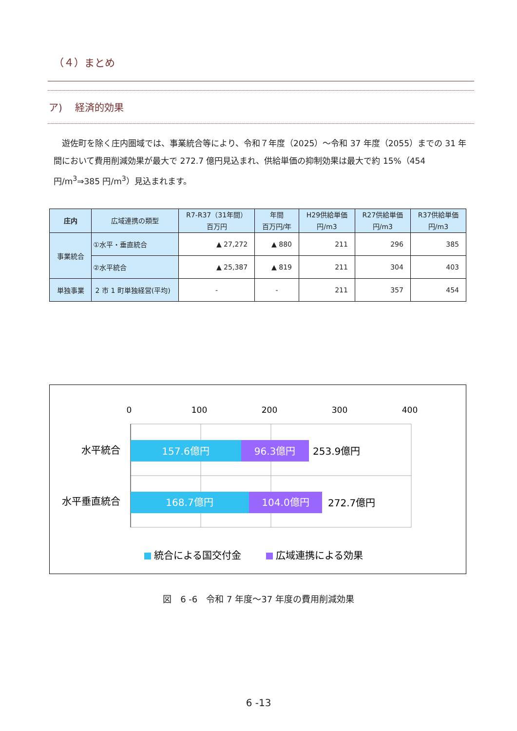（４）まとめ
ア)　 経済的効果
　遊佐町を除く庄内圏域では、事業統合等により、令和７年度（2025）～令和 37 年度（2055）までの 31 年間において費用削減効果が最大で 272.7 億円見込まれ、供給単価の抑制効果は最大で約 15%（454 円/m<sup>3</sup>⇒385 円/m<sup>3</sup>）見込まれます。
| 庄内 | 広域連携の類型 | R7-R37（31年間） 百万円 | 年間 百万円/年 | H29供給単価 円/m3 | R27供給単価 円/m3 | R37供給単価 円/m3 |
| --- | --- | --- | --- | --- | --- | --- |
| 事業統合 | ①水平・垂直統合 | ▲ 27,272 | ▲ 880 | 211 | 296 | 385 |
| | ②水平統合 | ▲ 25,387 | ▲ 819 | 211 | 304 | 403 |
| 単独事業 | 2 市 1 町単独経営(平均) | - | - | 211 | 357 | 454 |
0
100
200
300
400
水平統合
水平垂直統合
157.6億円
96.3億円
253.9億円
168.7億円
104.0億円
272.7億円
統合による国交付金
広域連携による効果
図　6 -6　令和 7 年度～37 年度の費用削減効果
6 -13